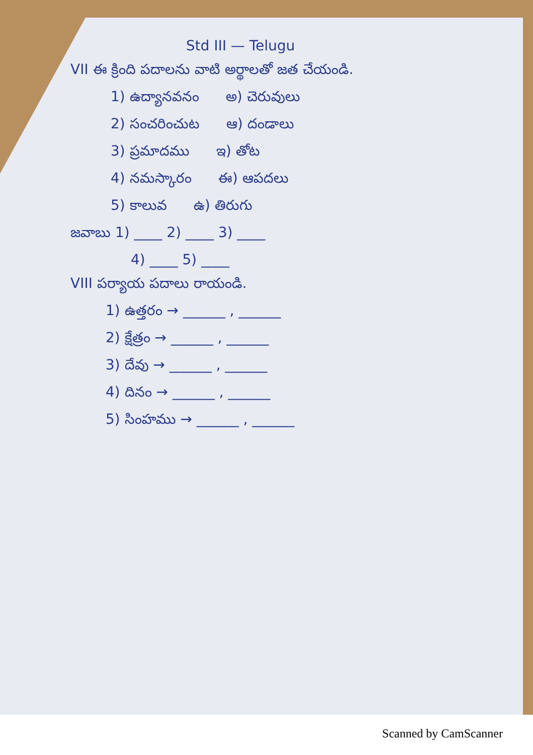Std III — Telugu
VII ఈ క్రింది పదాలను వాటి అర్థాలతో జత చేయండి.
1) ఉద్యానవనం అ) చెరువులు
2) సంచరించుట ఆ) దండాలు
3) ప్రమాదము ఇ) తోట
4) నమస్కారం ఈ) ఆపదలు
5) కాలువ ఉ) తిరుగు
జవాబు 1) ____ 2) ____ 3) ____
4) ____ 5) ____
VIII పర్యాయ పదాలు రాయండి.
1) ఉత్తరం → ______ , ______
2) క్షేత్రం → ______ , ______
3) దేవు → ______ , ______
4) దినం → ______ , ______
5) సింహము → ______ , ______
Scanned by CamScanner